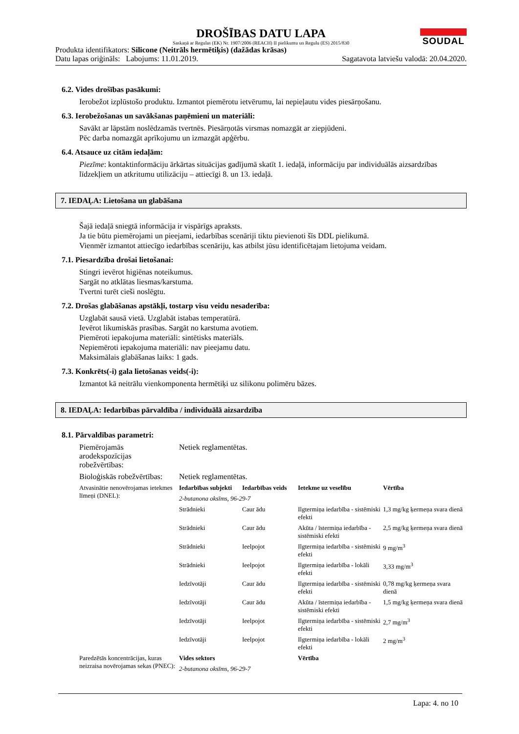DROŠĪBAS DATU LAPA
Saskaņā ar Regulas (EK) Nr. 1907/2006 (REACH) II pielikumu un Regulu (ES) 2015/830
SOUDAL
Produkta identifikators: Silicone (Neitrāls hermētiķis) (dažādas krāsas)
Datu lapas oriģināls: Labojums: 11.01.2019. Sagatavota latviešu valodā: 20.04.2020.
6.2. Vides drošības pasākumi:
Ierobežot izplūstošo produktu. Izmantot piemērotu ietvērumu, lai nepieļautu vides piesārņošanu.
6.3. Ierobežošanas un savākšanas paņēmieni un materiāli:
Savākt ar lāpstām noslēdzamās tvertnēs. Piesārņotās virsmas nomazgāt ar ziepjūdeni.
Pēc darba nomazgāt aprīkojumu un izmazgāt apģērbu.
6.4. Atsauce uz citām iedaļām:
Piezīme: kontaktinformāciju ārkārtas situācijas gadījumā skatīt 1. iedaļā, informāciju par individuālās aizsardzības līdzekļiem un atkritumu utilizāciju – attiecīgi 8. un 13. iedaļā.
7. IEDAĻA: Lietošana un glabāšana
Šajā iedaļā sniegtā informācija ir vispārīgs apraksts.
Ja tie būtu piemērojami un pieejami, iedarbības scenāriji tiktu pievienoti šīs DDL pielikumā.
Vienmēr izmantot attiecīgo iedarbības scenāriju, kas atbilst jūsu identificētajam lietojuma veidam.
7.1. Piesardzība drošai lietošanai:
Stingri ievērot higiēnas noteikumus.
Sargāt no atklātas liesmas/karstuma.
Tvertni turēt cieši noslēgtu.
7.2. Drošas glabāšanas apstākļi, tostarp visu veidu nesaderība:
Uzglabāt sausā vietā. Uzglabāt istabas temperatūrā.
Ievērot likumiskās prasības. Sargāt no karstuma avotiem.
Piemēroti iepakojuma materiāli: sintētisks materiāls.
Nepiemēroti iepakojuma materiāli: nav pieejamu datu.
Maksimālais glabāšanas laiks: 1 gads.
7.3. Konkrēts(-i) gala lietošanas veids(-i):
Izmantot kā neitrālu vienkomponenta hermētiķi uz silikonu polimēru bāzes.
8. IEDAĻA: Iedarbības pārvaldība / individuālā aizsardzība
8.1. Pārvaldības parametri:
| Piemērojamās arodekspozīcijas robežvērtības: | Netiek reglamentētas. |
| Bioloģiskās robežvērtības: | Netiek reglamentētas. |
| Atvasinātie nenovērojamas ietekmes līmeņi (DNEL): | Iedarbības subjekti | Iedarbības veids | Ietekme uz veselību | Vērtība |
| | 2-butanona oksīms, 96-29-7 | | | |
| | Strādnieki | Caur ādu | Ilgtermiņa iedarbība - sistēmiski efekti | 1,3 mg/kg ķermeņa svara dienā |
| | Strādnieki | Caur ādu | Akūta / īstermiņa iedarbība - sistēmiski efekti | 2,5 mg/kg ķermeņa svara dienā |
| | Strādnieki | Ieelpojot | Ilgtermiņa iedarbība - sistēmiski efekti | 9 mg/m<sup>3</sup> |
| | Strādnieki | Ieelpojot | Ilgtermiņa iedarbība - lokāli efekti | 3,33 mg/m<sup>3</sup> |
| | Iedzīvotāji | Caur ādu | Ilgtermiņa iedarbība - sistēmiski efekti | 0,78 mg/kg ķermeņa svara dienā |
| | Iedzīvotāji | Caur ādu | Akūta / īstermiņa iedarbība - sistēmiski efekti | 1,5 mg/kg ķermeņa svara dienā |
| | Iedzīvotāji | Ieelpojot | Ilgtermiņa iedarbība - sistēmiski efekti | 2,7 mg/m<sup>3</sup> |
| | Iedzīvotāji | Ieelpojot | Ilgtermiņa iedarbība - lokāli efekti | 2 mg/m<sup>3</sup> |
| Paredzētās koncentrācijas, kuras neizraisa novērojamas sekas (PNEC): | Vides sektors | | Vērtība | |
| | 2-butanona oksīms, 96-29-7 | | | |
Lapa: 4. no 10